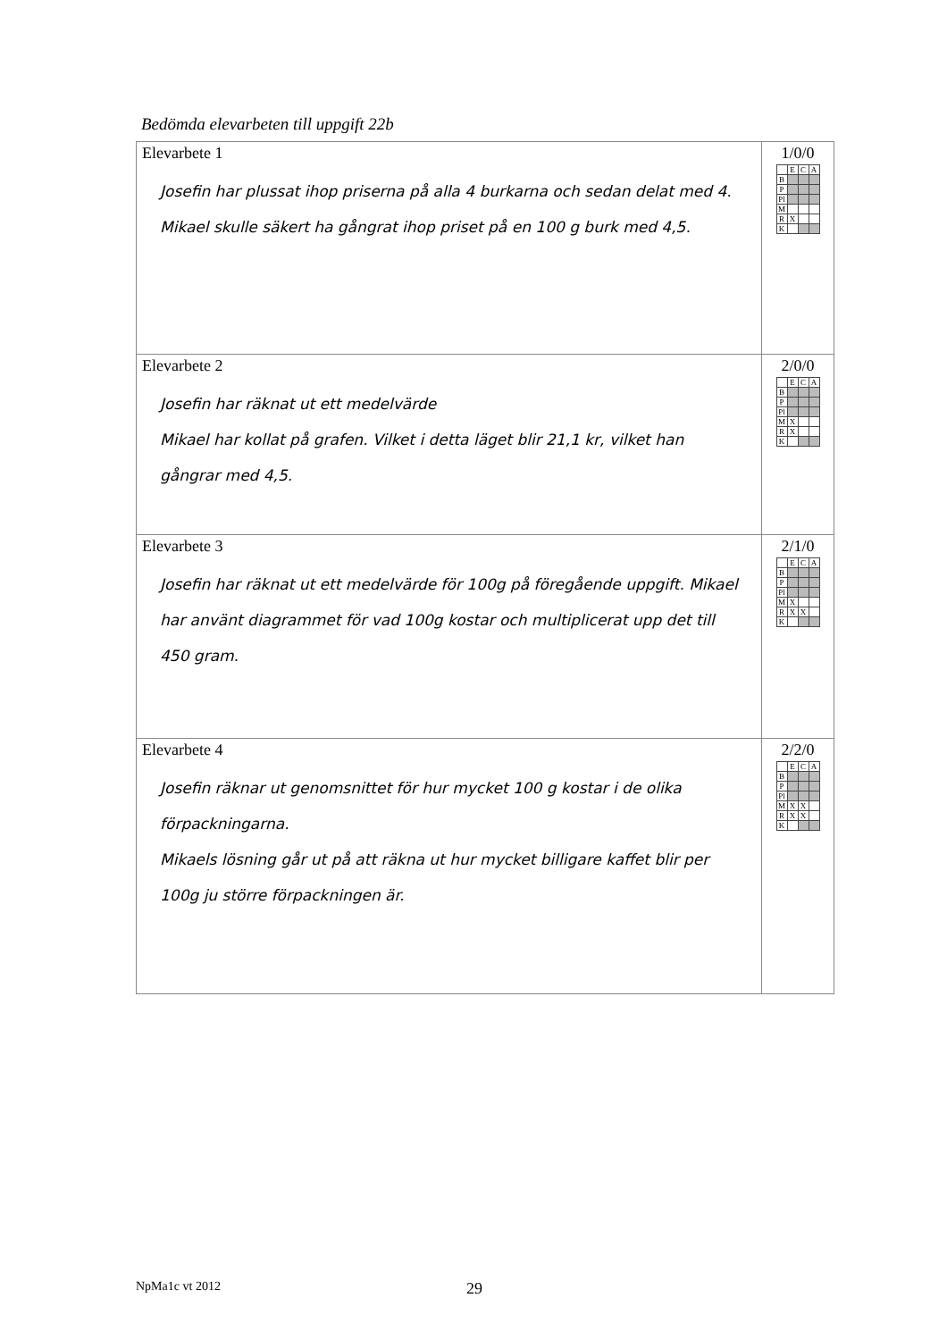Bedömda elevarbeten till uppgift 22b
| Elevarbete 1 Josefin har plussat ihop priserna på alla 4 burkarna och sedan delat med 4. Mikael skulle säkert ha gångrat ihop priset på en 100 g burk med 4,5. | 1/0/0 / / E / C / A / / B / / / / / P / / / / / Pl / / / / / M / / / / / R / X / / / / K / / / / |
| Elevarbete 2 Josefin har räknat ut ett medelvärde Mikael har kollat på grafen. Vilket i detta läget blir 21,1 kr, vilket han gångrar med 4,5. | 2/0/0 / / E / C / A / / B / / / / / P / / / / / Pl / / / / / M / X / / / / R / X / / / / K / / / / |
| Elevarbete 3 Josefin har räknat ut ett medelvärde för 100g på föregående uppgift. Mikael har använt diagrammet för vad 100g kostar och multiplicerat upp det till 450 gram. | 2/1/0 / / E / C / A / / B / / / / / P / / / / / Pl / / / / / M / X / / / / R / X / X / / / K / / / / |
| Elevarbete 4 Josefin räknar ut genomsnittet för hur mycket 100 g kostar i de olika förpackningarna. Mikaels lösning går ut på att räkna ut hur mycket billigare kaffet blir per 100g ju större förpackningen är. | 2/2/0 / / E / C / A / / B / / / / / P / / / / / Pl / / / / / M / X / X / / / R / X / X / / / K / / / / |
NpMa1c vt 2012 29